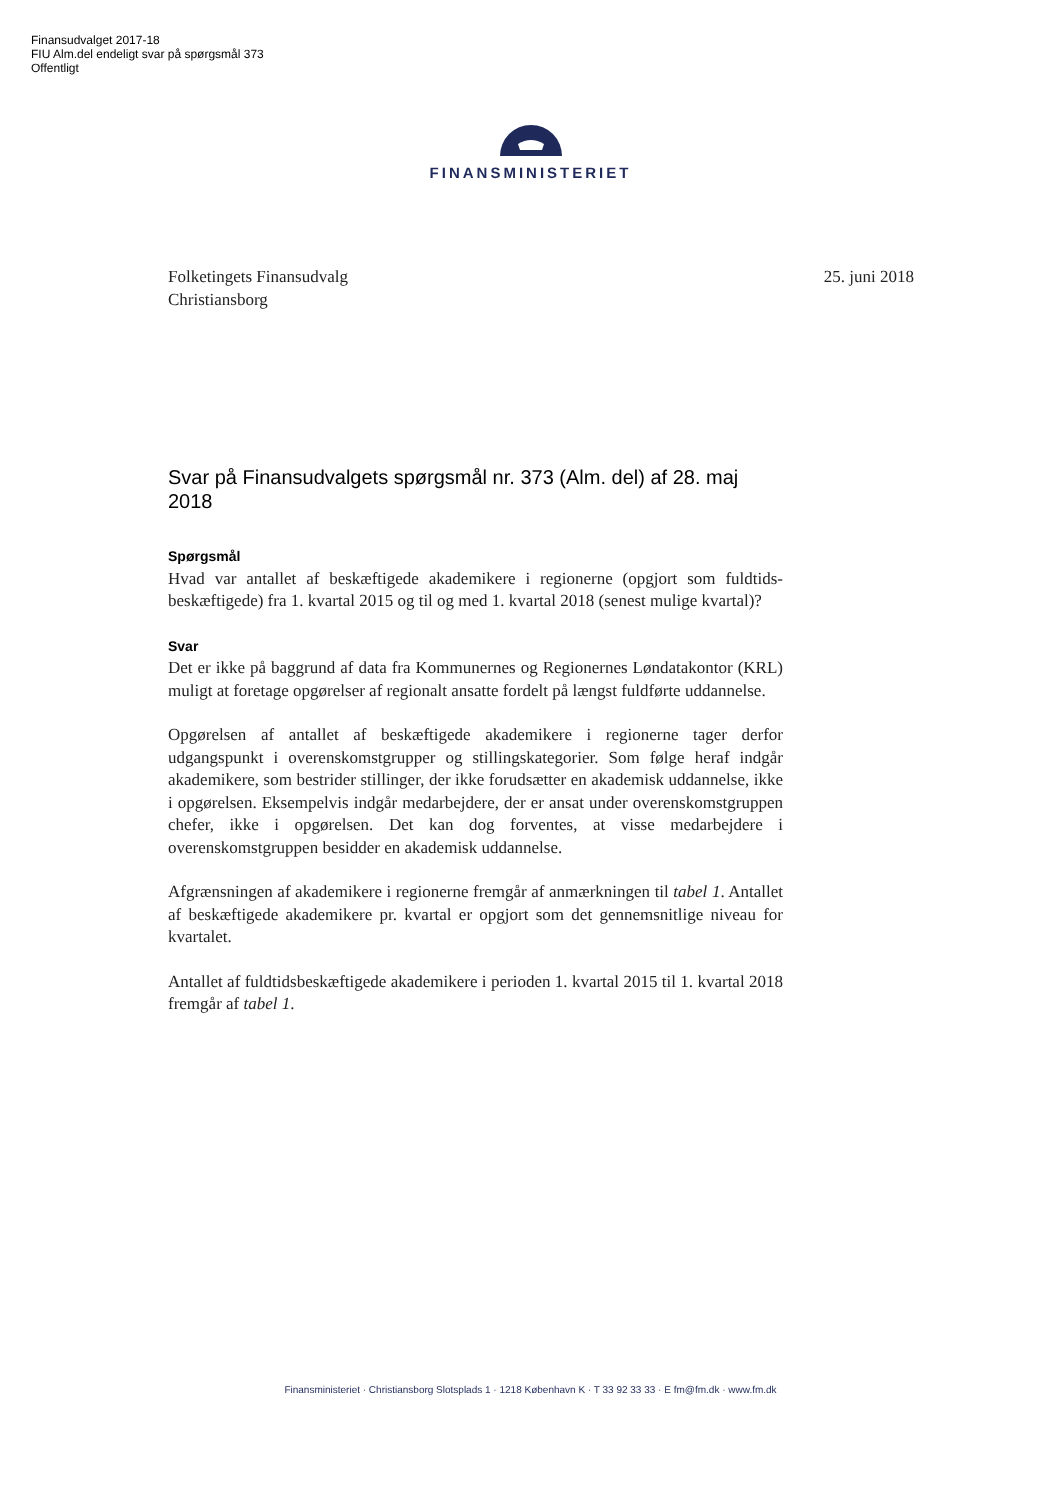Finansudvalget 2017-18
FIU Alm.del endeligt svar på spørgsmål 373
Offentligt
FINANSMINISTERIET
25. juni 2018 Folketingets Finansudvalg
Christiansborg
Svar på Finansudvalgets spørgsmål nr. 373 (Alm. del) af 28. maj 2018
Spørgsmål
Hvad var antallet af beskæftigede akademikere i regionerne (opgjort som fuldtids-beskæftigede) fra 1. kvartal 2015 og til og med 1. kvartal 2018 (senest mulige kvartal)?
Svar
Det er ikke på baggrund af data fra Kommunernes og Regionernes Løndatakontor (KRL) muligt at foretage opgørelser af regionalt ansatte fordelt på længst fuldførte uddannelse.
Opgørelsen af antallet af beskæftigede akademikere i regionerne tager derfor udgangspunkt i overenskomstgrupper og stillingskategorier. Som følge heraf indgår akademikere, som bestrider stillinger, der ikke forudsætter en akademisk uddannelse, ikke i opgørelsen. Eksempelvis indgår medarbejdere, der er ansat under overenskomstgruppen chefer, ikke i opgørelsen. Det kan dog forventes, at visse medarbejdere i overenskomstgruppen besidder en akademisk uddannelse.
Afgrænsningen af akademikere i regionerne fremgår af anmærkningen til tabel 1. Antallet af beskæftigede akademikere pr. kvartal er opgjort som det gennemsnitlige niveau for kvartalet.
Antallet af fuldtidsbeskæftigede akademikere i perioden 1. kvartal 2015 til 1. kvartal 2018 fremgår af tabel 1.
Finansministeriet · Christiansborg Slotsplads 1 · 1218 København K · T 33 92 33 33 · E fm@fm.dk · www.fm.dk